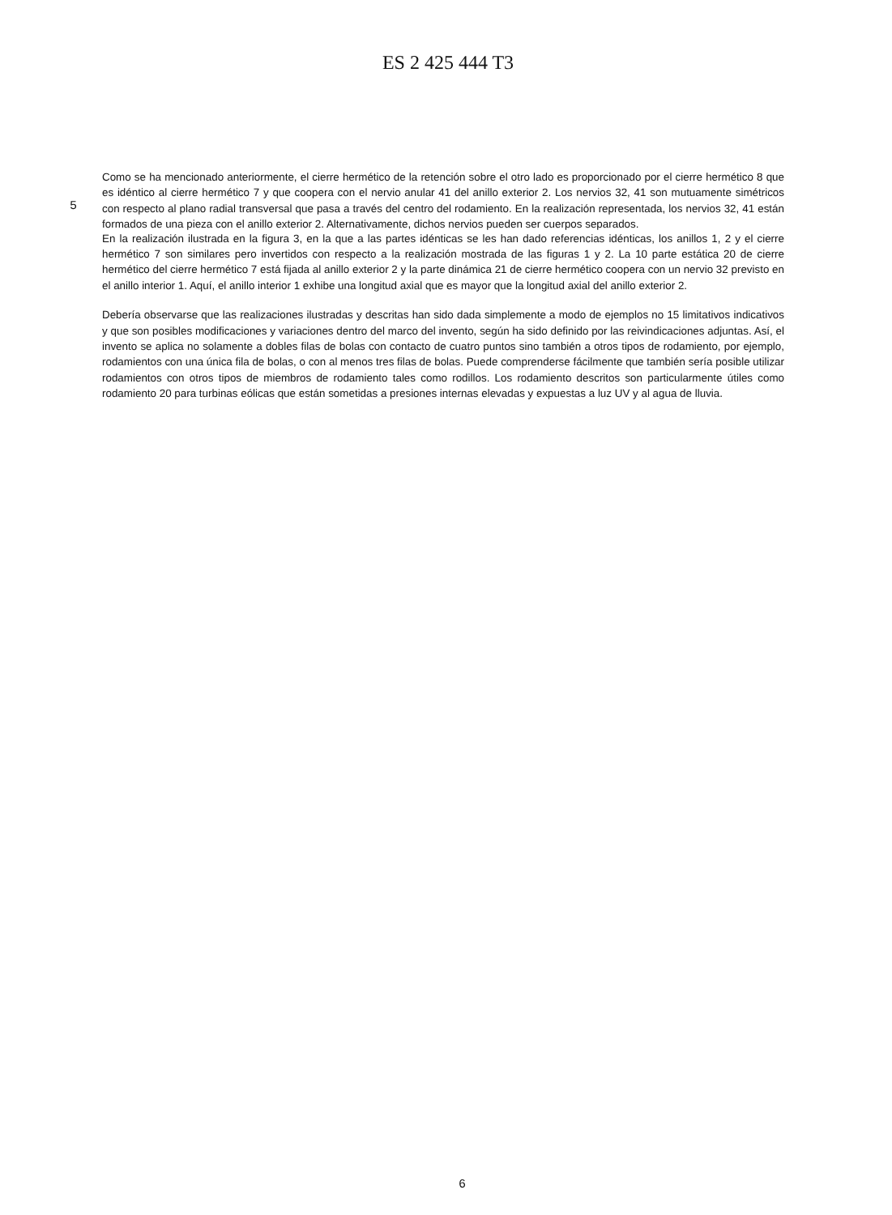ES 2 425 444 T3
Como se ha mencionado anteriormente, el cierre hermético de la retención sobre el otro lado es proporcionado por el cierre hermético 8 que es idéntico al cierre hermético 7 y que coopera con el nervio anular 41 del anillo exterior 2. Los nervios 32, 41 son mutuamente simétricos con respecto al plano radial transversal que pasa a través del centro del rodamiento. En la realización representada, los nervios 32, 41 están formados de una pieza con el anillo exterior 2. Alternativamente, dichos nervios pueden ser cuerpos separados.
5
En la realización ilustrada en la figura 3, en la que a las partes idénticas se les han dado referencias idénticas, los anillos 1, 2 y el cierre hermético 7 son similares pero invertidos con respecto a la realización mostrada de las figuras 1 y 2. La 10 parte estática 20 de cierre hermético del cierre hermético 7 está fijada al anillo exterior 2 y la parte dinámica 21 de cierre hermético coopera con un nervio 32 previsto en el anillo interior 1. Aquí, el anillo interior 1 exhibe una longitud axial que es mayor que la longitud axial del anillo exterior 2.
Debería observarse que las realizaciones ilustradas y descritas han sido dada simplemente a modo de ejemplos no 15 limitativos indicativos y que son posibles modificaciones y variaciones dentro del marco del invento, según ha sido definido por las reivindicaciones adjuntas. Así, el invento se aplica no solamente a dobles filas de bolas con contacto de cuatro puntos sino también a otros tipos de rodamiento, por ejemplo, rodamientos con una única fila de bolas, o con al menos tres filas de bolas. Puede comprenderse fácilmente que también sería posible utilizar rodamientos con otros tipos de miembros de rodamiento tales como rodillos. Los rodamiento descritos son particularmente útiles como rodamiento 20 para turbinas eólicas que están sometidas a presiones internas elevadas y expuestas a luz UV y al agua de lluvia.
6